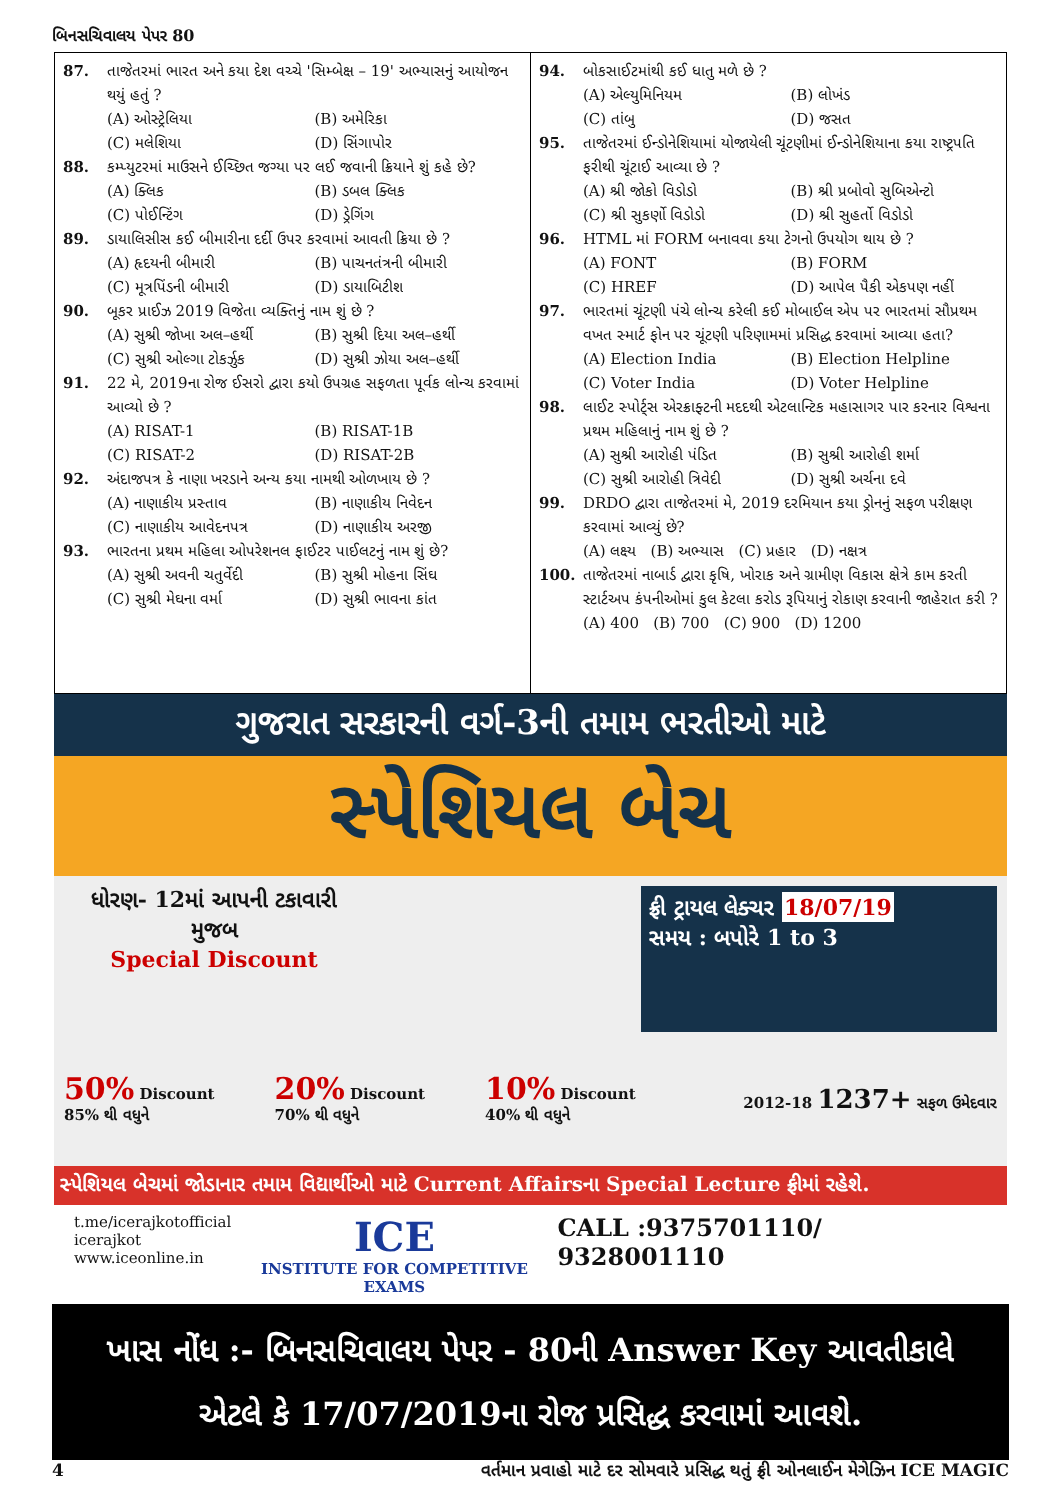બિનસચિવાલય પેપર 80
87. તાજેતરમાં ભારત અને કયા દેશ વચ્ચે 'સિમ્બેક્ષ – 19' અભ્યાસનું આયોજન થયું હતું ?
(A) ઓસ્ટ્રેલિયા (B) અમેરિકા (C) મલેશિયા (D) સિંગાપોર
88. કમ્પ્યુટરમાં માઉસને ઈચ્છિત જગ્યા પર લઈ જવાની ક્રિયાને શું કહે છે?
(A) ક્લિક (B) ડબલ ક્લિક (C) પોઈન્ટિંગ (D) ડ્રેગિંગ
89. ડાયાલિસીસ કઈ બીમારીના દર્દી ઉપર કરવામાં આવતી ક્રિયા છે ?
(A) હૃદયની બીમારી (B) પાચનતંત્રની બીમારી (C) મૂત્રપિંડની બીમારી (D) ડાયાબિટીશ
90. બૂકર પ્રાઈઝ 2019 વિજેતા વ્યક્તિનું નામ શું છે ?
(A) સુશ્રી જોખા અલ–હર્થી (B) સુશ્રી દિયા અલ–હર્થી (C) સુશ્રી ઓલ્ગા ટોકર્ઝુક (D) સુશ્રી ઝોયા અલ–હર્થી
91. 22 મે, 2019ના રોજ ઈસરો દ્વારા કયો ઉપગ્રહ સફળતા પૂર્વક લોન્ચ કરવામાં આવ્યો છે ?
(A) RISAT-1 (B) RISAT-1B (C) RISAT-2 (D) RISAT-2B
92. અંદાજપત્ર કે નાણા ખરડાને અન્ય કયા નામથી ઓળખાય છે ?
(A) નાણાકીય પ્રસ્તાવ (B) નાણાકીય નિવેદન (C) નાણાકીય આવેદનપત્ર (D) નાણાકીય અરજી
93. ભારતના પ્રથમ મહિલા ઓપરેશનલ ફાઈટર પાઈલટનું નામ શું છે?
(A) સુશ્રી અવની ચતુર્વેદી (B) સુશ્રી મોહના સિંઘ (C) સુશ્રી મેઘના વર્મા (D) સુશ્રી ભાવના કાંત
94. બોકસાઈટમાંથી કઈ ધાતુ મળે છે ?
(A) એલ્યુમિનિયમ (B) લોખંડ (C) તાંબુ (D) જસત
95. તાજેતરમાં ઈન્ડોનેશિયામાં યોજાયેલી ચૂંટણીમાં ઈન્ડોનેશિયાના કયા રાષ્ટ્રપતિ ફરીથી ચૂંટાઈ આવ્યા છે ?
(A) શ્રી જોકો વિડોડો (B) શ્રી પ્રબોવો સુબિએન્ટો (C) શ્રી સુકર્ણો વિડોડો (D) શ્રી સુહર્તો વિડોડો
96. HTML માં FORM બનાવવા કયા ટેગનો ઉપયોગ થાય છે ?
(A) FONT (B) FORM (C) HREF (D) આપેલ પૈકી એકપણ નહીં
97. ભારતમાં ચૂંટણી પંચે લોન્ચ કરેલી કઈ મોબાઈલ એપ પર ભારતમાં સૌપ્રથમ વખત સ્માર્ટ ફોન પર ચૂંટણી પરિણામમાં પ્રસિદ્ધ કરવામાં આવ્યા હતા?
(A) Election India (B) Election Helpline (C) Voter India (D) Voter Helpline
98. લાઈટ સ્પોર્ટ્સ એરક્રાફ્ટની મદદથી એટલાન્ટિક મહાસાગર પાર કરનાર વિશ્વના પ્રથમ મહિલાનું નામ શું છે ?
(A) સુશ્રી આરોહી પંડિત (B) સુશ્રી આરોહી શર્મા (C) સુશ્રી આરોહી ત્રિવેદી (D) સુશ્રી અર્ચના દવે
99. DRDO દ્વારા તાજેતરમાં મે, 2019 દરમિયાન કયા ડ્રોનનું સફળ પરીક્ષણ કરવામાં આવ્યું છે?
(A) લક્ષ્ય (B) અભ્યાસ (C) પ્રહાર (D) નક્ષત્ર
100. તાજેતરમાં નાબાર્ડ દ્વારા કૃષિ, ખોરાક અને ગ્રામીણ વિકાસ ક્ષેત્રે કામ કરતી સ્ટાર્ટઅપ કંપનીઓમાં કુલ કેટલા કરોડ રૂપિયાનું રોકાણ કરવાની જાહેરાત કરી ?
(A) 400 (B) 700 (C) 900 (D) 1200
ગુજરાત સરકારની વર્ગ-3ની તમામ ભરતીઓ માટે
સ્પેશિયલ બેચ
ધોરણ- 12માં આપની ટકાવારી મુજબ
Special Discount
ફ્રી ટ્રાયલ લેક્ચર 18/07/19
સમય : બપોરે 1 to 3
50% Discount
85% થી વધુને
20% Discount
70% થી વધુને
10% Discount
40% થી વધુને
2012-18 1237+ સફળ ઉમેદવાર
સ્પેશિયલ બેચમાં જોડાનાર તમામ વિદ્યાર્થીઓ માટે Current Affairsના Special Lecture ફ્રીમાં રહેશે.
t.me/icerajkotofficial
icerajkot
www.iceonline.in
ICE
INSTITUTE FOR COMPETITIVE EXAMS
CALL :9375701110/ 9328001110
ખાસ નોંધ :- બિનસચિવાલય પેપર - 80ની Answer Key આવતીકાલે
એટલે કે 17/07/2019ના રોજ પ્રસિદ્ધ કરવામાં આવશે.
4 વર્તમાન પ્રવાહો માટે દર સોમવારે પ્રસિદ્ધ થતું ફ્રી ઓનલાઈન મેગેઝિન ICE MAGIC